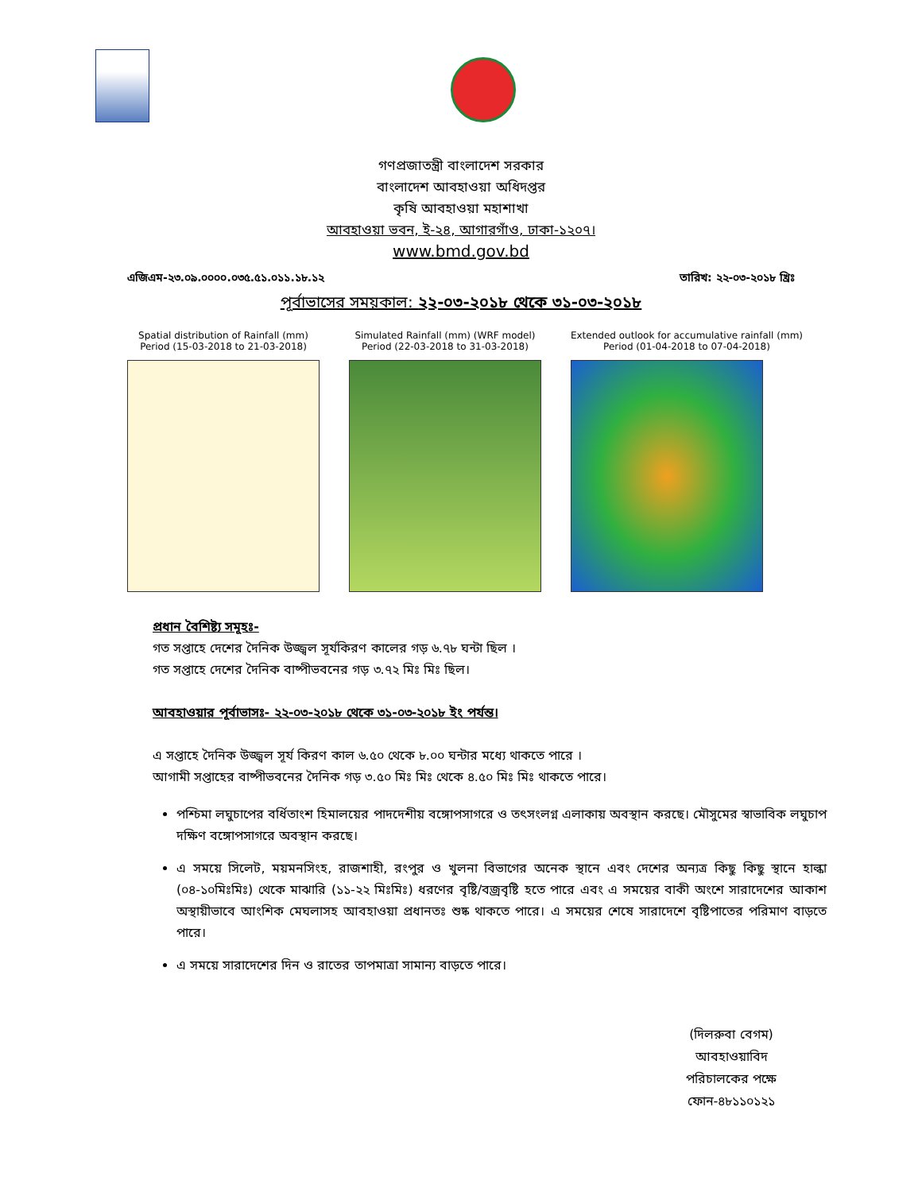গণপ্রজাতন্ত্রী বাংলাদেশ সরকার
বাংলাদেশ আবহাওয়া অধিদপ্তর
কৃষি আবহাওয়া মহাশাখা
আবহাওয়া ভবন, ই-২৪, আগারগাঁও, ঢাকা-১২০৭।
www.bmd.gov.bd
এজিএম-২৩.০৯.০০০০.০৩৫.৫১.০১১.১৮.১২ তারিখ: ২২-০৩-২০১৮ খ্রিঃ
পূর্বাভাসের সময়কাল: ২২-০৩-২০১৮ থেকে ৩১-০৩-২০১৮
Spatial distribution of Rainfall (mm)
Period (15-03-2018 to 21-03-2018)
Simulated Rainfall (mm) (WRF model)
Period (22-03-2018 to 31-03-2018)
Extended outlook for accumulative rainfall (mm)
Period (01-04-2018 to 07-04-2018)
প্রধান বৈশিষ্ট্য সমূহঃ-
গত সপ্তাহে দেশের দৈনিক উজ্জ্বল সূর্যকিরণ কালের গড় ৬.৭৮ ঘন্টা ছিল ।
গত সপ্তাহে দেশের দৈনিক বাষ্পীভবনের গড় ৩.৭২ মিঃ মিঃ ছিল।
আবহাওয়ার পূর্বাভাসঃ- ২২-০৩-২০১৮ থেকে ৩১-০৩-২০১৮ ইং পর্যন্ত।
এ সপ্তাহে দৈনিক উজ্জ্বল সূর্য কিরণ কাল ৬.৫০ থেকে ৮.০০ ঘন্টার মধ্যে থাকতে পারে ।
আগামী সপ্তাহের বাষ্পীভবনের দৈনিক গড় ৩.৫০ মিঃ মিঃ থেকে ৪.৫০ মিঃ মিঃ থাকতে পারে।
পশ্চিমা লঘুচাপের বর্ধিতাংশ হিমালয়ের পাদদেশীয় বঙ্গোপসাগরে ও তৎসংলগ্ন এলাকায় অবস্থান করছে। মৌসুমের স্বাভাবিক লঘুচাপ দক্ষিণ বঙ্গোপসাগরে অবস্থান করছে।
এ সময়ে সিলেট, ময়মনসিংহ, রাজশাহী, রংপুর ও খুলনা বিভাগের অনেক স্থানে এবং দেশের অন্যত্র কিছু কিছু স্থানে হাল্কা (০৪-১০মিঃমিঃ) থেকে মাঝারি (১১-২২ মিঃমিঃ) ধরণের বৃষ্টি/বজ্রবৃষ্টি হতে পারে এবং এ সময়ের বাকী অংশে সারাদেশের আকাশ অস্থায়ীভাবে আংশিক মেঘলাসহ আবহাওয়া প্রধানতঃ শুষ্ক থাকতে পারে। এ সময়ের শেষে সারাদেশে বৃষ্টিপাতের পরিমাণ বাড়তে পারে।
এ সময়ে সারাদেশের দিন ও রাতের তাপমাত্রা সামান্য বাড়তে পারে।
(দিলরুবা বেগম)
আবহাওয়াবিদ
পরিচালকের পক্ষে
ফোন-৪৮১১০১২১